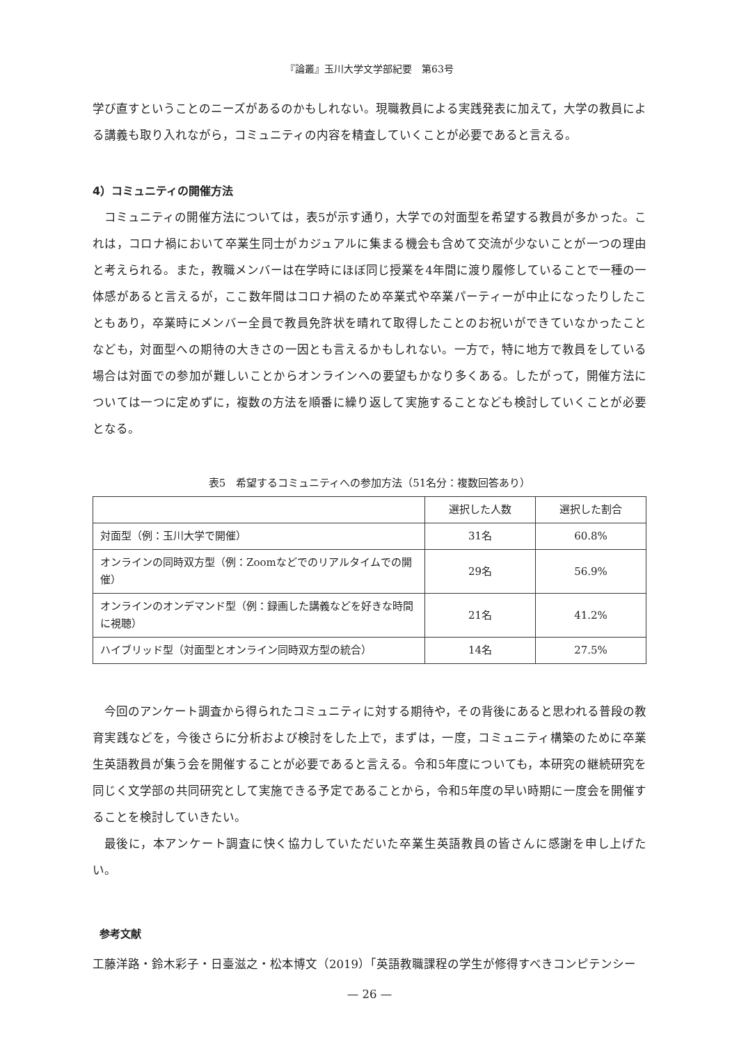『論叢』玉川大学文学部紀要　第63号
学び直すということのニーズがあるのかもしれない。現職教員による実践発表に加えて，大学の教員による講義も取り入れながら，コミュニティの内容を精査していくことが必要であると言える。
4）コミュニティの開催方法
コミュニティの開催方法については，表5が示す通り，大学での対面型を希望する教員が多かった。これは，コロナ禍において卒業生同士がカジュアルに集まる機会も含めて交流が少ないことが一つの理由と考えられる。また，教職メンバーは在学時にほぼ同じ授業を4年間に渡り履修していることで一種の一体感があると言えるが，ここ数年間はコロナ禍のため卒業式や卒業パーティーが中止になったりしたこともあり，卒業時にメンバー全員で教員免許状を晴れて取得したことのお祝いができていなかったことなども，対面型への期待の大きさの一因とも言えるかもしれない。一方で，特に地方で教員をしている場合は対面での参加が難しいことからオンラインへの要望もかなり多くある。したがって，開催方法については一つに定めずに，複数の方法を順番に繰り返して実施することなども検討していくことが必要となる。
表5　希望するコミュニティへの参加方法（51名分：複数回答あり）
| | 選択した人数 | 選択した割合 |
| --- | --- | --- |
| 対面型（例：玉川大学で開催） | 31名 | 60.8% |
| オンラインの同時双方型（例：Zoomなどでのリアルタイムでの開催） | 29名 | 56.9% |
| オンラインのオンデマンド型（例：録画した講義などを好きな時間に視聴） | 21名 | 41.2% |
| ハイブリッド型（対面型とオンライン同時双方型の統合） | 14名 | 27.5% |
今回のアンケート調査から得られたコミュニティに対する期待や，その背後にあると思われる普段の教育実践などを，今後さらに分析および検討をした上で，まずは，一度，コミュニティ構築のために卒業生英語教員が集う会を開催することが必要であると言える。令和5年度についても，本研究の継続研究を同じく文学部の共同研究として実施できる予定であることから，令和5年度の早い時期に一度会を開催することを検討していきたい。
最後に，本アンケート調査に快く協力していただいた卒業生英語教員の皆さんに感謝を申し上げたい。
参考文献
工藤洋路・鈴木彩子・日臺滋之・松本博文（2019）「英語教職課程の学生が修得すべきコンピテンシー
— 26 —